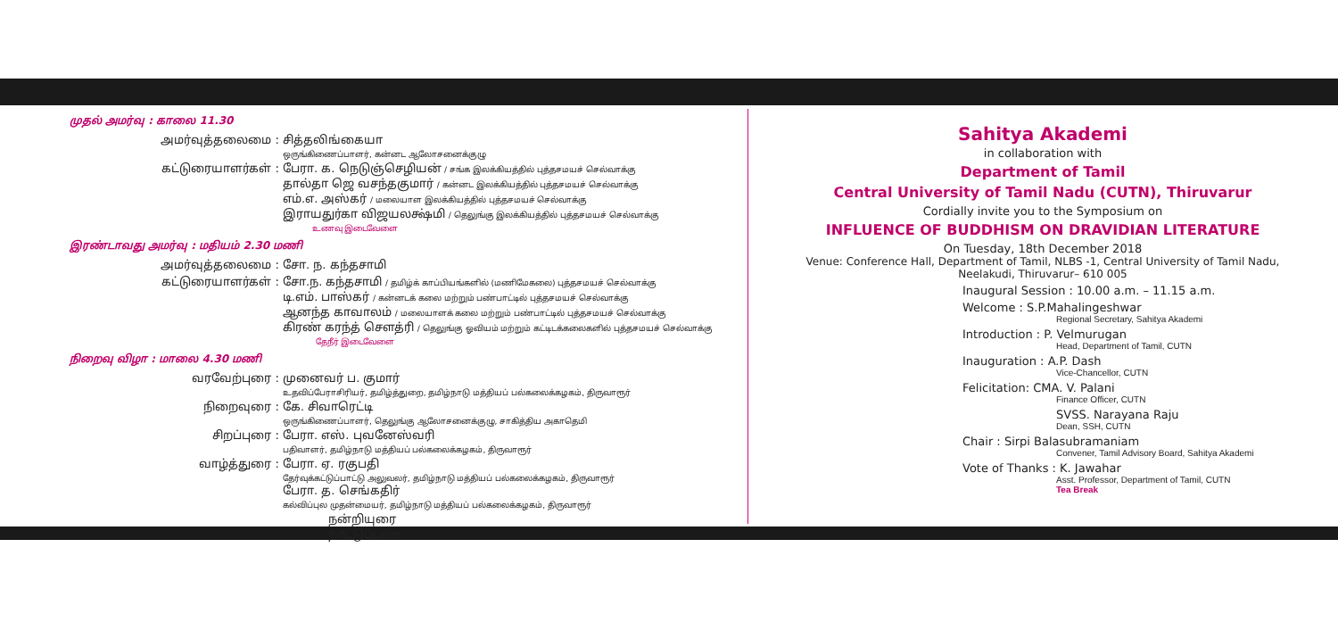முதல் அமர்வு : காலை 11.30
அமர்வுத்தலைமை : சித்தலிங்கையா
ஒருங்கிணைப்பாளர், கன்னட ஆலோசனைக்குழு
கட்டுரையாளர்கள் : பேரா. க. நெடுஞ்செழியன் / சங்க இலக்கியத்தில் புத்தசமயச் செல்வாக்கு
தால்தா ஜெ வசந்தகுமார் / கன்னட இலக்கியத்தில் புத்தசமயச் செல்வாக்கு
எம்.எ. அஸ்கர் / மலையாள இலக்கியத்தில் புத்தசமயச் செல்வாக்கு
இராயதுர்கா விஜயலக்ஷ்மி / தெலுங்கு இலக்கியத்தில் புத்தசமயச் செல்வாக்கு
உணவு இடைவேளை
இரண்டாவது அமர்வு : மதியம் 2.30 மணி
அமர்வுத்தலைமை : சோ. ந. கந்தசாமி
கட்டுரையாளர்கள் : சோ.ந. கந்தசாமி / தமிழ்க் காப்பியங்களில் (மணிமேகலை) புத்தசமயச் செல்வாக்கு
டி.எம். பாஸ்கர் / கன்னடக் கலை மற்றும் பண்பாட்டில் புத்தசமயச் செல்வாக்கு
ஆனந்த காவாலம் / மலையாளக் கலை மற்றும் பண்பாட்டில் புத்தசமயச் செல்வாக்கு
கிரண் கரந்த் சௌத்ரி / தெலுங்கு ஓவியம் மற்றும் கட்டிடக்கலைகளில் புத்தசமயச் செல்வாக்கு
தேநீர் இடைவேளை
நிறைவு விழா : மாலை 4.30 மணி
வரவேற்புரை : முனைவர் ப. குமார்
உதவிப்பேராசிரியர், தமிழ்த்துறை, தமிழ்நாடு மத்தியப் பல்கலைக்கழகம், திருவாரூர்
நிறைவுரை : கே. சிவாரெட்டி
ஒருங்கிணைப்பாளர், தெலுங்கு ஆலோசனைக்குழு, சாகித்திய அகாதெமி
சிறப்புரை : பேரா. எஸ். புவனேஸ்வரி
பதிவாளர், தமிழ்நாடு மத்தியப் பல்கலைக்கழகம், திருவாரூர்
வாழ்த்துரை : பேரா. ஏ. ரகுபதி
தேர்வுக்கட்டுப்பாட்டு அலுவலர், தமிழ்நாடு மத்தியப் பல்கலைக்கழகம், திருவாரூர்
பேரா. த. செங்கதிர்
கல்விப்புல முதன்மையர், தமிழ்நாடு மத்தியப் பல்கலைக்கழகம், திருவாரூர்
நன்றியுரை
நாட்டுப்பண்
Sahitya Akademi
in collaboration with
Department of Tamil
Central University of Tamil Nadu (CUTN), Thiruvarur
Cordially invite you to the Symposium on
INFLUENCE OF BUDDHISM ON DRAVIDIAN LITERATURE
On Tuesday, 18th December 2018
Venue: Conference Hall, Department of Tamil, NLBS -1, Central University of Tamil Nadu,
Neelakudi, Thiruvarur– 610 005
Inaugural Session : 10.00 a.m. – 11.15 a.m.
Welcome : S.P.Mahalingeshwar
Regional Secretary, Sahitya Akademi
Introduction : P. Velmurugan
Head, Department of Tamil, CUTN
Inauguration : A.P. Dash
Vice-Chancellor, CUTN
Felicitation: CMA. V. Palani
Finance Officer, CUTN
SVSS. Narayana Raju
Dean, SSH, CUTN
Chair : Sirpi Balasubramaniam
Convener, Tamil Advisory Board, Sahitya Akademi
Vote of Thanks : K. Jawahar
Asst. Professor, Department of Tamil, CUTN
Tea Break